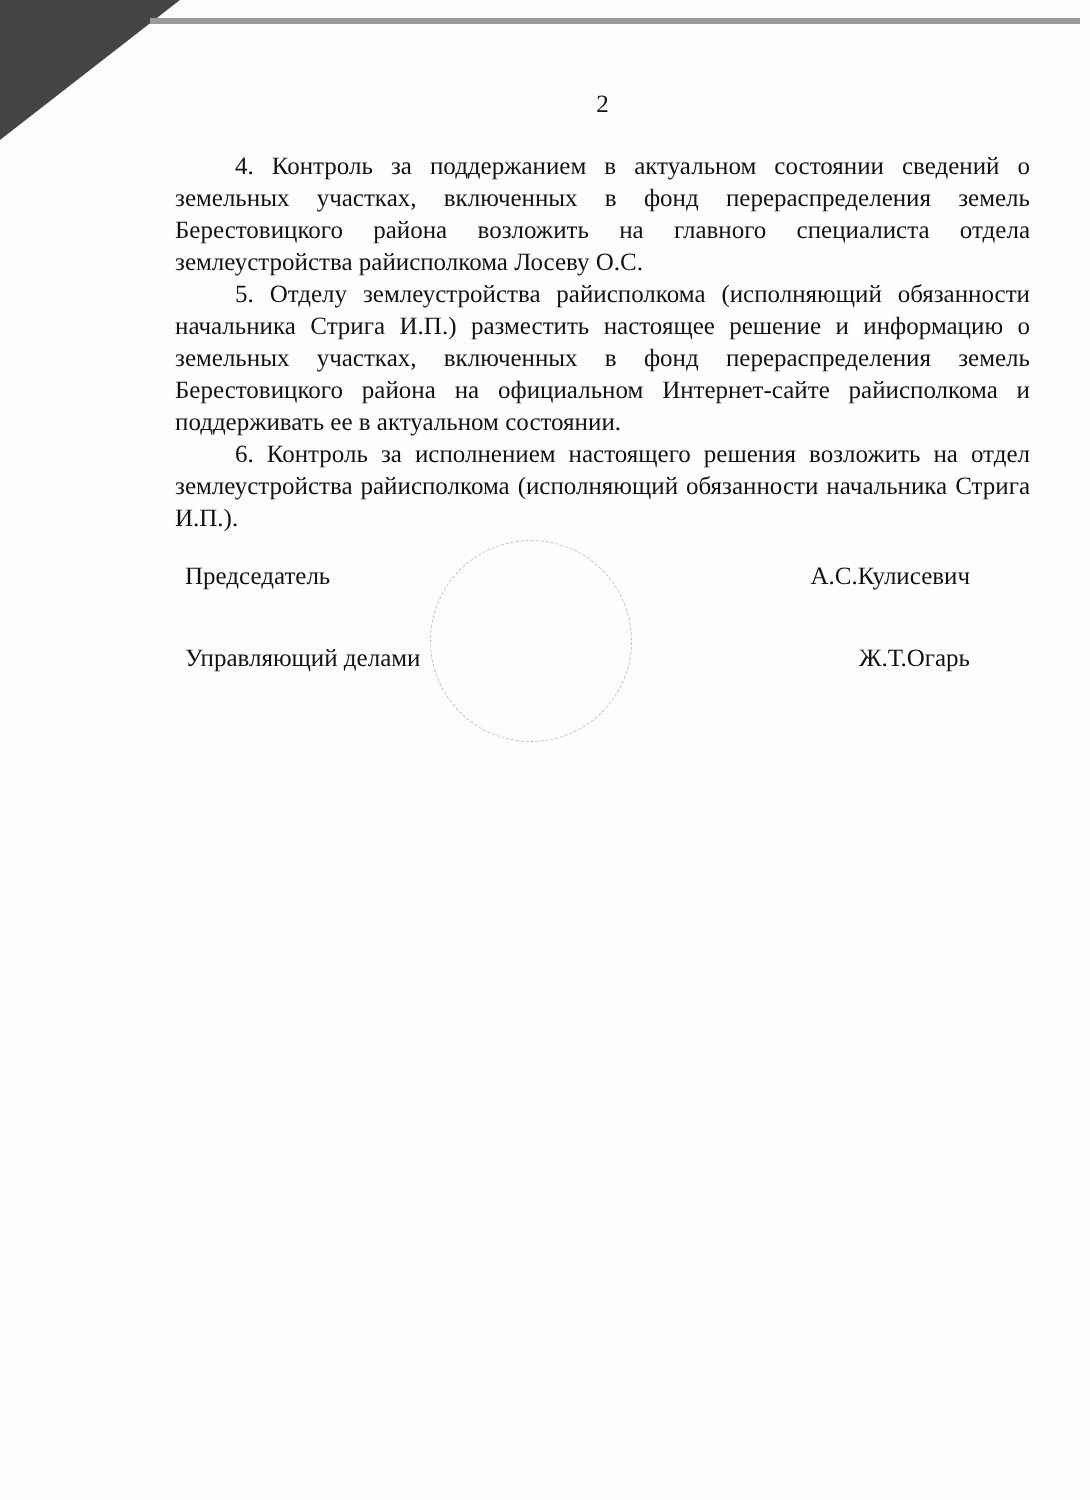2
4. Контроль за поддержанием в актуальном состоянии сведений о земельных участках, включенных в фонд перераспределения земель Берестовицкого района возложить на главного специалиста отдела землеустройства райисполкома Лосеву О.С.
5. Отделу землеустройства райисполкома (исполняющий обязанности начальника Стрига И.П.) разместить настоящее решение и информацию о земельных участках, включенных в фонд перераспределения земель Берестовицкого района на официальном Интернет-сайте райисполкома и поддерживать ее в актуальном состоянии.
6. Контроль за исполнением настоящего решения возложить на отдел землеустройства райисполкома (исполняющий обязанности начальника Стрига И.П.).
Председатель А.С.Кулисевич
Управляющий делами Ж.Т.Огарь